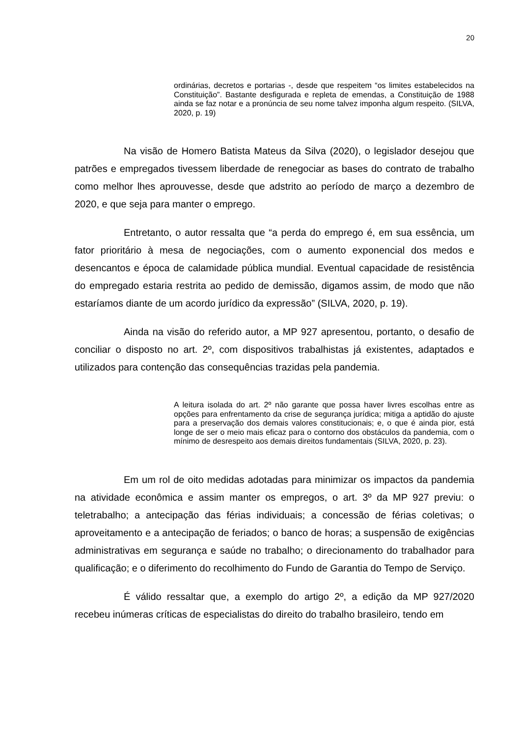20
ordinárias, decretos e portarias -, desde que respeitem “os limites estabelecidos na Constituição”. Bastante desfigurada e repleta de emendas, a Constituição de 1988 ainda se faz notar e a pronúncia de seu nome talvez imponha algum respeito. (SILVA, 2020, p. 19)
Na visão de Homero Batista Mateus da Silva (2020), o legislador desejou que patrões e empregados tivessem liberdade de renegociar as bases do contrato de trabalho como melhor lhes aprouvesse, desde que adstrito ao período de março a dezembro de 2020, e que seja para manter o emprego.
Entretanto, o autor ressalta que “a perda do emprego é, em sua essência, um fator prioritário à mesa de negociações, com o aumento exponencial dos medos e desencantos e época de calamidade pública mundial. Eventual capacidade de resistência do empregado estaria restrita ao pedido de demissão, digamos assim, de modo que não estaríamos diante de um acordo jurídico da expressão” (SILVA, 2020, p. 19).
Ainda na visão do referido autor, a MP 927 apresentou, portanto, o desafio de conciliar o disposto no art. 2º, com dispositivos trabalhistas já existentes, adaptados e utilizados para contenção das consequências trazidas pela pandemia.
A leitura isolada do art. 2º não garante que possa haver livres escolhas entre as opções para enfrentamento da crise de segurança jurídica; mitiga a aptidão do ajuste para a preservação dos demais valores constitucionais; e, o que é ainda pior, está longe de ser o meio mais eficaz para o contorno dos obstáculos da pandemia, com o mínimo de desrespeito aos demais direitos fundamentais (SILVA, 2020, p. 23).
Em um rol de oito medidas adotadas para minimizar os impactos da pandemia na atividade econômica e assim manter os empregos, o art. 3º da MP 927 previu: o teletrabalho; a antecipação das férias individuais; a concessão de férias coletivas; o aproveitamento e a antecipação de feriados; o banco de horas; a suspensão de exigências administrativas em segurança e saúde no trabalho; o direcionamento do trabalhador para qualificação; e o diferimento do recolhimento do Fundo de Garantia do Tempo de Serviço.
É válido ressaltar que, a exemplo do artigo 2º, a edição da MP 927/2020 recebeu inúmeras críticas de especialistas do direito do trabalho brasileiro, tendo em